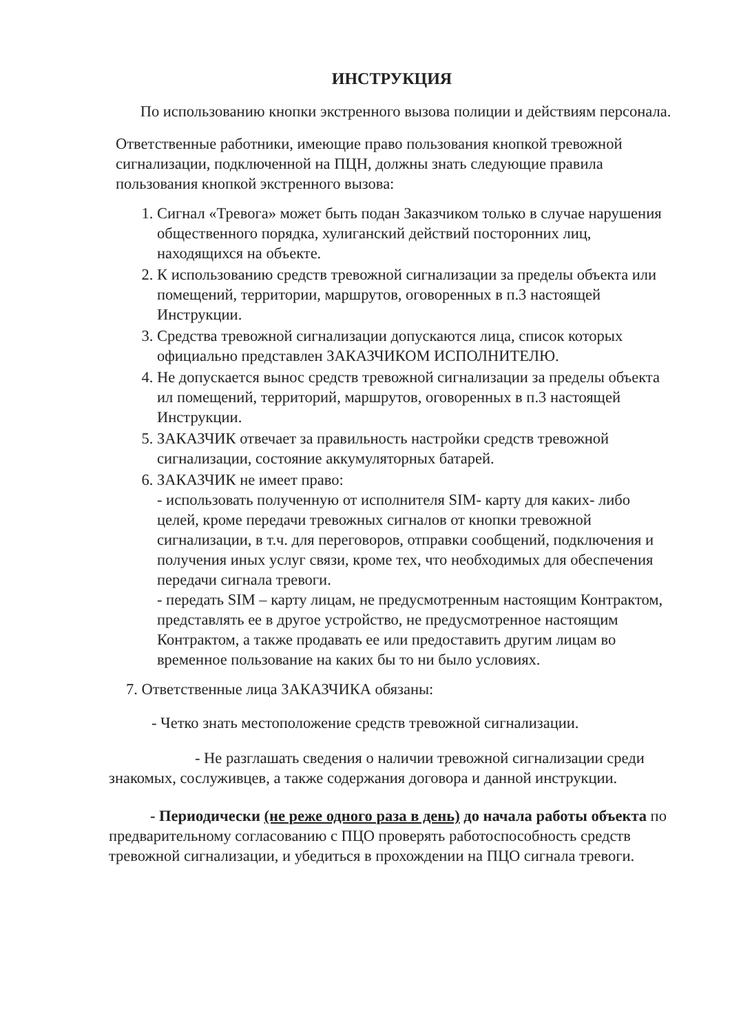ИНСТРУКЦИЯ
По использованию кнопки экстренного вызова полиции и действиям персонала.
Ответственные работники, имеющие право пользования кнопкой тревожной сигнализации, подключенной на ПЦН, должны знать следующие правила пользования кнопкой экстренного вызова:
1. Сигнал «Тревога» может быть подан Заказчиком только в случае нарушения общественного порядка, хулиганский действий посторонних лиц, находящихся на объекте.
2. К использованию средств тревожной сигнализации за пределы объекта или помещений, территории, маршрутов, оговоренных в п.3 настоящей Инструкции.
3. Средства тревожной сигнализации допускаются лица, список которых официально представлен ЗАКАЗЧИКОМ ИСПОЛНИТЕЛЮ.
4. Не допускается вынос средств тревожной сигнализации за пределы объекта ил помещений, территорий, маршрутов, оговоренных в п.3 настоящей Инструкции.
5. ЗАКАЗЧИК отвечает за правильность настройки средств тревожной сигнализации, состояние аккумуляторных батарей.
6. ЗАКАЗЧИК не имеет право:
- использовать полученную от исполнителя SIM- карту для каких- либо целей, кроме передачи тревожных сигналов от кнопки тревожной сигнализации, в т.ч. для переговоров, отправки сообщений, подключения и получения иных услуг связи, кроме тех, что необходимых для обеспечения передачи сигнала тревоги.
- передать SIM – карту лицам, не предусмотренным настоящим Контрактом, представлять ее в другое устройство, не предусмотренное настоящим Контрактом, а также продавать ее или предоставить другим лицам во временное пользование на каких бы то ни было условиях.
7. Ответственные лица ЗАКАЗЧИКА обязаны:
- Четко знать местоположение средств тревожной сигнализации.
- Не разглашать сведения о наличии тревожной сигнализации среди знакомых, сослуживцев, а также содержания договора и данной инструкции.
- Периодически (не реже одного раза в день) до начала работы объекта по предварительному согласованию с ПЦО проверять работоспособность средств тревожной сигнализации, и убедиться в прохождении на ПЦО сигнала тревоги.